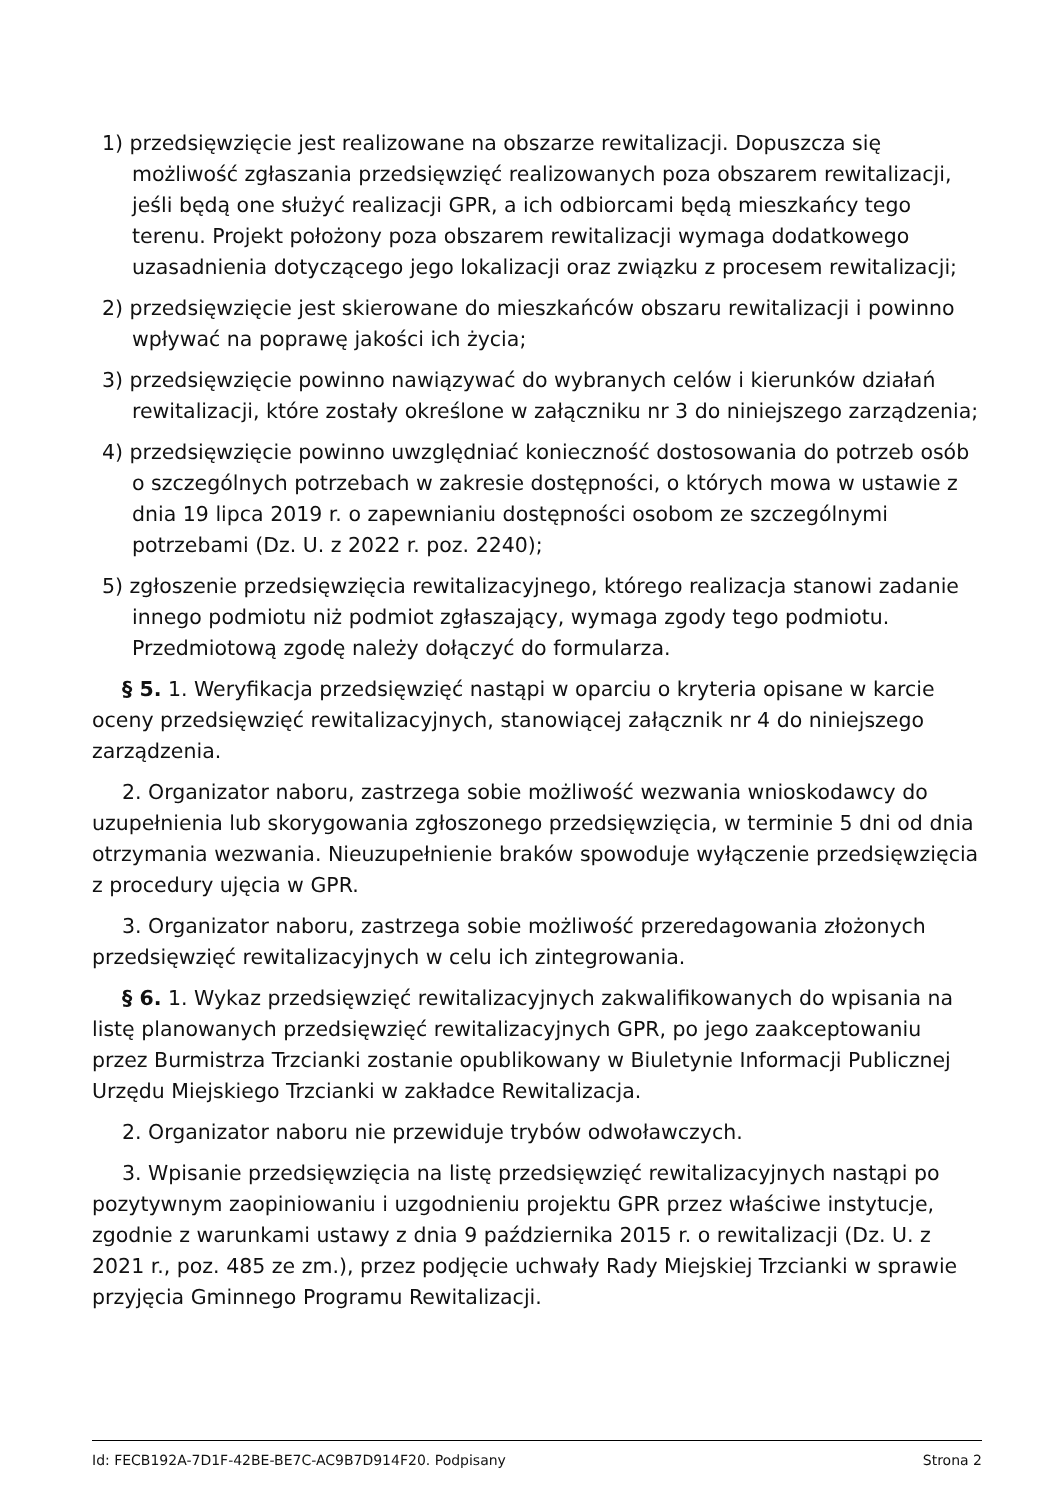1) przedsięwzięcie jest realizowane na obszarze rewitalizacji. Dopuszcza się możliwość zgłaszania przedsięwzięć realizowanych poza obszarem rewitalizacji, jeśli będą one służyć realizacji GPR, a ich odbiorcami będą mieszkańcy tego terenu. Projekt położony poza obszarem rewitalizacji wymaga dodatkowego uzasadnienia dotyczącego jego lokalizacji oraz związku z procesem rewitalizacji;
2) przedsięwzięcie jest skierowane do mieszkańców obszaru rewitalizacji i powinno wpływać na poprawę jakości ich życia;
3) przedsięwzięcie powinno nawiązywać do wybranych celów i kierunków działań rewitalizacji, które zostały określone w załączniku nr 3 do niniejszego zarządzenia;
4) przedsięwzięcie powinno uwzględniać konieczność dostosowania do potrzeb osób o szczególnych potrzebach w zakresie dostępności, o których mowa w ustawie z dnia 19 lipca 2019 r. o zapewnianiu dostępności osobom ze szczególnymi potrzebami (Dz. U. z 2022 r. poz. 2240);
5) zgłoszenie przedsięwzięcia rewitalizacyjnego, którego realizacja stanowi zadanie innego podmiotu niż podmiot zgłaszający, wymaga zgody tego podmiotu. Przedmiotową zgodę należy dołączyć do formularza.
§ 5. 1. Weryfikacja przedsięwzięć nastąpi w oparciu o kryteria opisane w karcie oceny przedsięwzięć rewitalizacyjnych, stanowiącej załącznik nr 4 do niniejszego zarządzenia.
2. Organizator naboru, zastrzega sobie możliwość wezwania wnioskodawcy do uzupełnienia lub skorygowania zgłoszonego przedsięwzięcia, w terminie 5 dni od dnia otrzymania wezwania. Nieuzupełnienie braków spowoduje wyłączenie przedsięwzięcia z procedury ujęcia w GPR.
3. Organizator naboru, zastrzega sobie możliwość przeredagowania złożonych przedsięwzięć rewitalizacyjnych w celu ich zintegrowania.
§ 6. 1. Wykaz przedsięwzięć rewitalizacyjnych zakwalifikowanych do wpisania na listę planowanych przedsięwzięć rewitalizacyjnych GPR, po jego zaakceptowaniu przez Burmistrza Trzcianki zostanie opublikowany w Biuletynie Informacji Publicznej Urzędu Miejskiego Trzcianki w zakładce Rewitalizacja.
2. Organizator naboru nie przewiduje trybów odwoławczych.
3. Wpisanie przedsięwzięcia na listę przedsięwzięć rewitalizacyjnych nastąpi po pozytywnym zaopiniowaniu i uzgodnieniu projektu GPR przez właściwe instytucje, zgodnie z warunkami ustawy z dnia 9 października 2015 r. o rewitalizacji (Dz. U. z 2021 r., poz. 485 ze zm.), przez podjęcie uchwały Rady Miejskiej Trzcianki w sprawie przyjęcia Gminnego Programu Rewitalizacji.
Id: FECB192A-7D1F-42BE-BE7C-AC9B7D914F20. Podpisany Strona 2